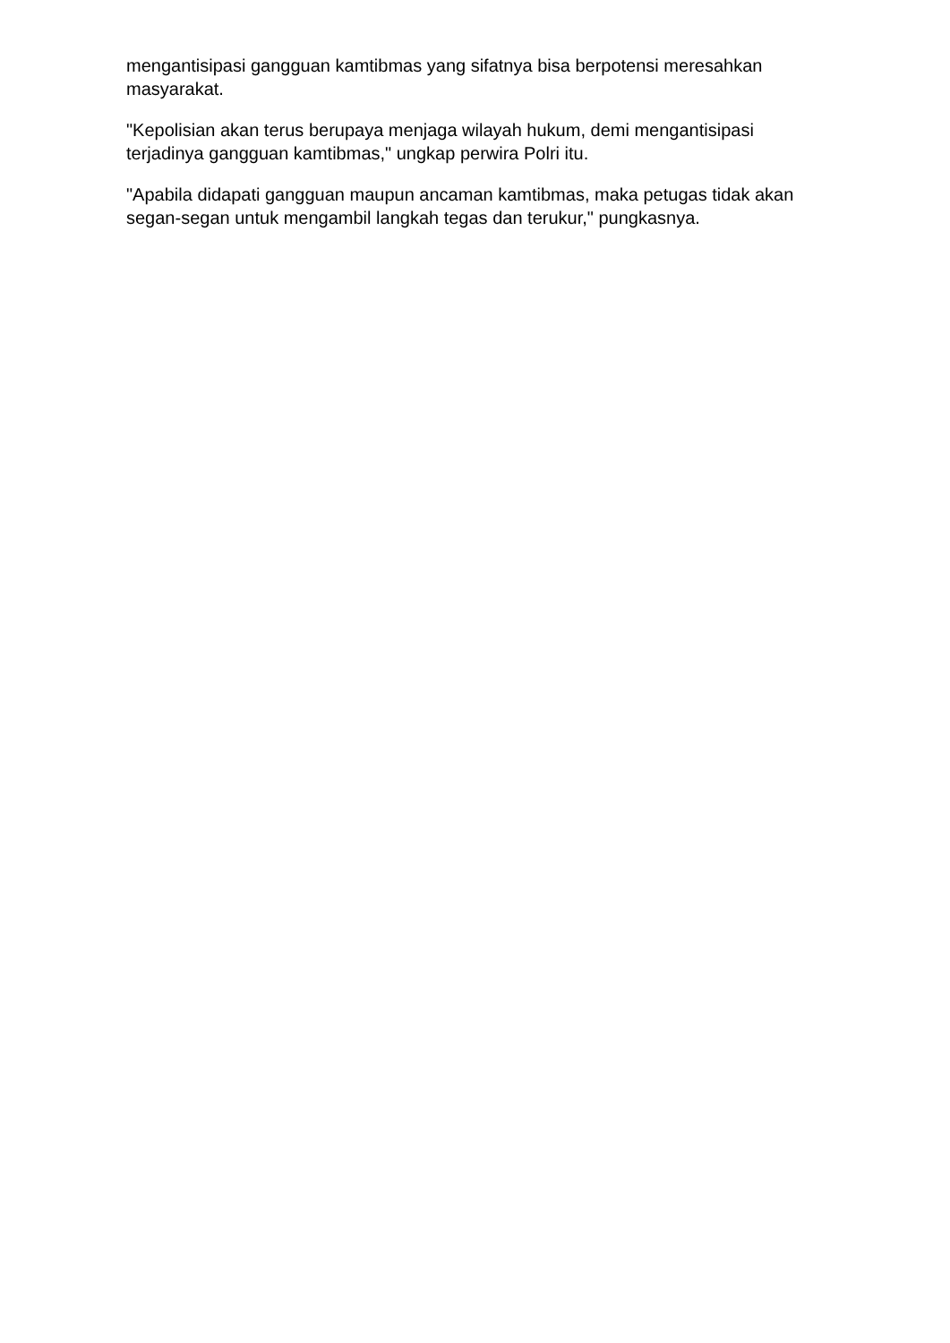mengantisipasi gangguan kamtibmas yang sifatnya bisa berpotensi meresahkan masyarakat.
"Kepolisian akan terus berupaya menjaga wilayah hukum, demi mengantisipasi terjadinya gangguan kamtibmas," ungkap perwira Polri itu.
"Apabila didapati gangguan maupun ancaman kamtibmas, maka petugas tidak akan segan-segan untuk mengambil langkah tegas dan terukur," pungkasnya.